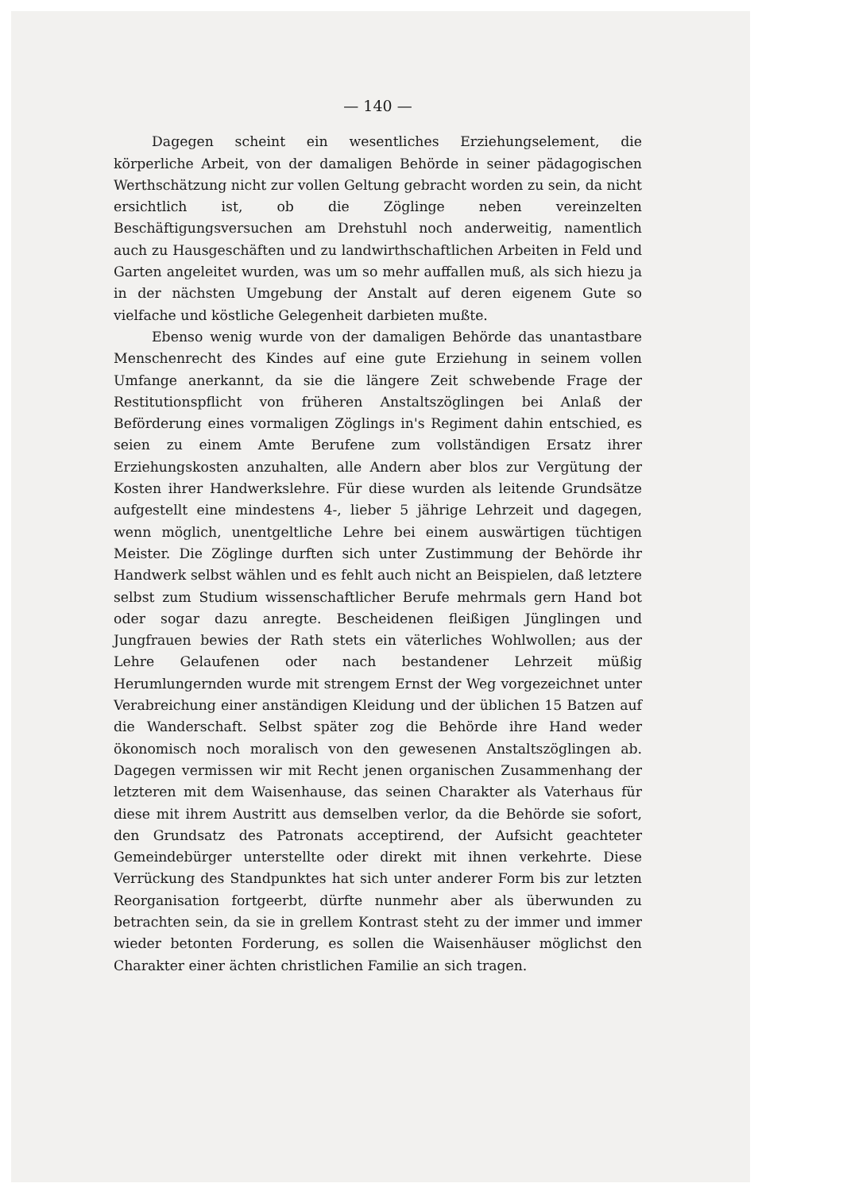— 140 —
Dagegen scheint ein wesentliches Erziehungselement, die körperliche Arbeit, von der damaligen Behörde in seiner pädagogischen Werthschätzung nicht zur vollen Geltung gebracht worden zu sein, da nicht ersichtlich ist, ob die Zöglinge neben vereinzelten Beschäftigungsversuchen am Drehstuhl noch anderweitig, namentlich auch zu Hausgeschäften und zu landwirthschaftlichen Arbeiten in Feld und Garten angeleitet wurden, was um so mehr auffallen muß, als sich hiezu ja in der nächsten Umgebung der Anstalt auf deren eigenem Gute so vielfache und köstliche Gelegenheit darbieten mußte.
Ebenso wenig wurde von der damaligen Behörde das unantastbare Menschenrecht des Kindes auf eine gute Erziehung in seinem vollen Umfange anerkannt, da sie die längere Zeit schwebende Frage der Restitutionspflicht von früheren Anstaltszöglingen bei Anlaß der Beförderung eines vormaligen Zöglings in's Regiment dahin entschied, es seien zu einem Amte Berufene zum vollständigen Ersatz ihrer Erziehungskosten anzuhalten, alle Andern aber blos zur Vergütung der Kosten ihrer Handwerkslehre. Für diese wurden als leitende Grundsätze aufgestellt eine mindestens 4-, lieber 5 jährige Lehrzeit und dagegen, wenn möglich, unentgeltliche Lehre bei einem auswärtigen tüchtigen Meister. Die Zöglinge durften sich unter Zustimmung der Behörde ihr Handwerk selbst wählen und es fehlt auch nicht an Beispielen, daß letztere selbst zum Studium wissenschaftlicher Berufe mehrmals gern Hand bot oder sogar dazu anregte. Bescheidenen fleißigen Jünglingen und Jungfrauen bewies der Rath stets ein väterliches Wohlwollen; aus der Lehre Gelaufenen oder nach bestandener Lehrzeit müßig Herumlungernden wurde mit strengem Ernst der Weg vorgezeichnet unter Verabreichung einer anständigen Kleidung und der üblichen 15 Batzen auf die Wanderschaft. Selbst später zog die Behörde ihre Hand weder ökonomisch noch moralisch von den gewesenen Anstaltszöglingen ab. Dagegen vermissen wir mit Recht jenen organischen Zusammenhang der letzteren mit dem Waisenhause, das seinen Charakter als Vaterhaus für diese mit ihrem Austritt aus demselben verlor, da die Behörde sie sofort, den Grundsatz des Patronats acceptirend, der Aufsicht geachteter Gemeindebürger unterstellte oder direkt mit ihnen verkehrte. Diese Verrückung des Standpunktes hat sich unter anderer Form bis zur letzten Reorganisation fortgeerbt, dürfte nunmehr aber als überwunden zu betrachten sein, da sie in grellem Kontrast steht zu der immer und immer wieder betonten Forderung, es sollen die Waisenhäuser möglichst den Charakter einer ächten christlichen Familie an sich tragen.